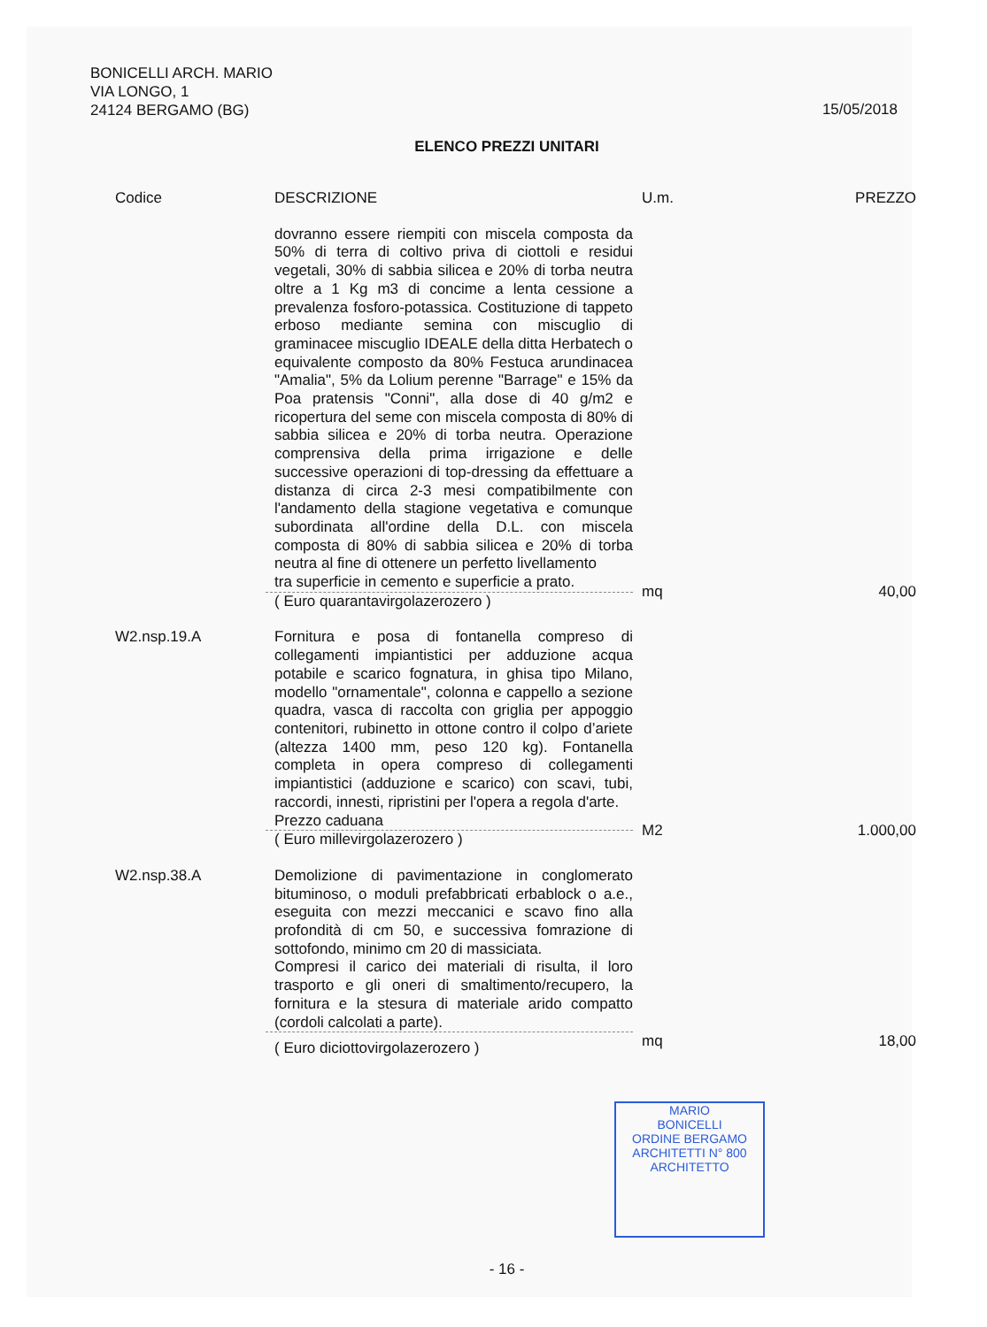BONICELLI ARCH. MARIO
VIA LONGO, 1
24124 BERGAMO (BG)
15/05/2018
ELENCO PREZZI UNITARI
| Codice | DESCRIZIONE | U.m. | PREZZO |
| --- | --- | --- | --- |
| | dovranno essere riempiti con miscela composta da 50% di terra di coltivo priva di ciottoli e residui vegetali, 30% di sabbia silicea e 20% di torba neutra oltre a 1 Kg m3 di concime a lenta cessione a prevalenza fosforo-potassica. Costituzione di tappeto erboso mediante semina con miscuglio di graminacee miscuglio IDEALE della ditta Herbatech o equivalente composto da 80% Festuca arundinacea "Amalia", 5% da Lolium perenne "Barrage" e 15% da Poa pratensis "Conni", alla dose di 40 g/m2 e ricopertura del seme con miscela composta di 80% di sabbia silicea e 20% di torba neutra. Operazione comprensiva della prima irrigazione e delle successive operazioni di top-dressing da effettuare a distanza di circa 2-3 mesi compatibilmente con l'andamento della stagione vegetativa e comunque subordinata all'ordine della D.L. con miscela composta di 80% di sabbia silicea e 20% di torba neutra al fine di ottenere un perfetto livellamento tra superficie in cemento e superficie a prato. | | |
| | ( Euro quarantavirgolazerozero ) | mq | 40,00 |
| W2.nsp.19.A | Fornitura e posa di fontanella compreso di collegamenti impiantistici per adduzione acqua potabile e scarico fognatura, in ghisa tipo Milano, modello "ornamentale", colonna e cappello a sezione quadra, vasca di raccolta con griglia per appoggio contenitori, rubinetto in ottone contro il colpo d’ariete (altezza 1400 mm, peso 120 kg). Fontanella completa in opera compreso di collegamenti impiantistici (adduzione e scarico) con scavi, tubi, raccordi, innesti, ripristini per l'opera a regola d'arte. Prezzo caduana | | |
| | ( Euro millevirgolazerozero ) | M2 | 1.000,00 |
| W2.nsp.38.A | Demolizione di pavimentazione in conglomerato bituminoso, o moduli prefabbricati erbablock o a.e., eseguita con mezzi meccanici e scavo fino alla profondità di cm 50, e successiva fomrazione di sottofondo, minimo cm 20 di massiciata. Compresi il carico dei materiali di risulta, il loro trasporto e gli oneri di smaltimento/recupero, la fornitura e la stesura di materiale arido compatto (cordoli calcolati a parte). | | |
| | ( Euro diciottovirgolazerozero ) | mq | 18,00 |
MARIO
BONICELLI
ORDINE BERGAMO ARCHITETTI N° 800
ARCHITETTO
- 16 -